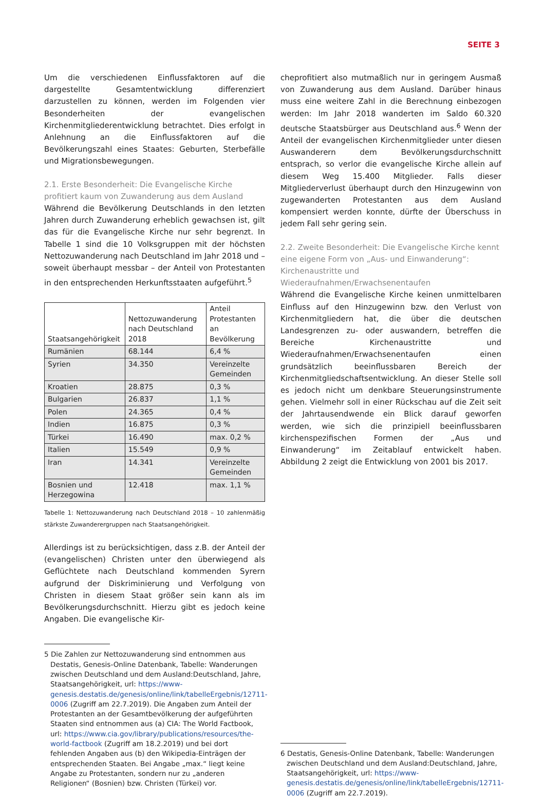SEITE 3
Um die verschiedenen Einflussfaktoren auf die dargestellte Gesamtentwicklung differenziert darzustellen zu können, werden im Folgenden vier Besonderheiten der evangelischen Kirchenmitgliederentwicklung betrachtet. Dies erfolgt in Anlehnung an die Einflussfaktoren auf die Bevölkerungszahl eines Staates: Geburten, Sterbefälle und Migrationsbewegungen.
2.1. Erste Besonderheit: Die Evangelische Kirche profitiert kaum von Zuwanderung aus dem Ausland
Während die Bevölkerung Deutschlands in den letzten Jahren durch Zuwanderung erheblich gewachsen ist, gilt das für die Evangelische Kirche nur sehr begrenzt. In Tabelle 1 sind die 10 Volksgruppen mit der höchsten Nettozuwanderung nach Deutschland im Jahr 2018 und – soweit überhaupt messbar – der Anteil von Protestanten in den entsprechenden Herkunftsstaaten aufgeführt.<sup>5</sup>
| Staatsangehörigkeit | Nettozuwanderung nach Deutschland 2018 | Anteil Protestanten an Bevölkerung |
| --- | --- | --- |
| Rumänien | 68.144 | 6,4 % |
| Syrien | 34.350 | Vereinzelte Gemeinden |
| Kroatien | 28.875 | 0,3 % |
| Bulgarien | 26.837 | 1,1 % |
| Polen | 24.365 | 0,4 % |
| Indien | 16.875 | 0,3 % |
| Türkei | 16.490 | max. 0,2 % |
| Italien | 15.549 | 0,9 % |
| Iran | 14.341 | Vereinzelte Gemeinden |
| Bosnien und Herzegowina | 12.418 | max. 1,1 % |
Tabelle 1: Nettozuwanderung nach Deutschland 2018 – 10 zahlenmäßig stärkste Zuwanderergruppen nach Staatsangehörigkeit.
Allerdings ist zu berücksichtigen, dass z.B. der Anteil der (evangelischen) Christen unter den überwiegend als Geflüchtete nach Deutschland kommenden Syrern aufgrund der Diskriminierung und Verfolgung von Christen in diesem Staat größer sein kann als im Bevölkerungsdurchschnitt. Hierzu gibt es jedoch keine Angaben. Die evangelische Kir-
5 Die Zahlen zur Nettozuwanderung sind entnommen aus Destatis, Genesis-Online Datenbank, Tabelle: Wanderungen zwischen Deutschland und dem Ausland:Deutschland, Jahre, Staatsangehörigkeit, url: https://www-genesis.destatis.de/genesis/online/link/tabelleErgebnis/12711-0006 (Zugriff am 22.7.2019). Die Angaben zum Anteil der Protestanten an der Gesamtbevölkerung der aufgeführten Staaten sind entnommen aus (a) CIA: The World Factbook, url: https://www.cia.gov/library/publications/resources/the-world-factbook (Zugriff am 18.2.2019) und bei dort fehlenden Angaben aus (b) den Wikipedia-Einträgen der entsprechenden Staaten. Bei Angabe „max.“ liegt keine Angabe zu Protestanten, sondern nur zu „anderen Religionen“ (Bosnien) bzw. Christen (Türkei) vor.
cheprofitiert also mutmaßlich nur in geringem Ausmaß von Zuwanderung aus dem Ausland. Darüber hinaus muss eine weitere Zahl in die Berechnung einbezogen werden: Im Jahr 2018 wanderten im Saldo 60.320 deutsche Staatsbürger aus Deutschland aus.<sup>6</sup> Wenn der Anteil der evangelischen Kirchenmitglieder unter diesen Auswanderern dem Bevölkerungsdurchschnitt entsprach, so verlor die evangelische Kirche allein auf diesem Weg 15.400 Mitglieder. Falls dieser Mitgliederverlust überhaupt durch den Hinzugewinn von zugewanderten Protestanten aus dem Ausland kompensiert werden konnte, dürfte der Überschuss in jedem Fall sehr gering sein.
2.2. Zweite Besonderheit: Die Evangelische Kirche kennt eine eigene Form von „Aus- und Einwanderung“: Kirchenaustritte und Wiederaufnahmen/Erwachsenentaufen
Während die Evangelische Kirche keinen unmittelbaren Einfluss auf den Hinzugewinn bzw. den Verlust von Kirchenmitgliedern hat, die über die deutschen Landesgrenzen zu- oder auswandern, betreffen die Bereiche Kirchenaustritte und Wiederaufnahmen/Erwachsenentaufen einen grundsätzlich beeinflussbaren Bereich der Kirchenmitgliedschaftsentwicklung. An dieser Stelle soll es jedoch nicht um denkbare Steuerungsinstrumente gehen. Vielmehr soll in einer Rückschau auf die Zeit seit der Jahrtausendwende ein Blick darauf geworfen werden, wie sich die prinzipiell beeinflussbaren kirchenspezifischen Formen der „Aus und Einwanderung“ im Zeitablauf entwickelt haben. Abbildung 2 zeigt die Entwicklung von 2001 bis 2017.
6 Destatis, Genesis-Online Datenbank, Tabelle: Wanderungen zwischen Deutschland und dem Ausland:Deutschland, Jahre, Staatsangehörigkeit, url: https://www-genesis.destatis.de/genesis/online/link/tabelleErgebnis/12711-0006 (Zugriff am 22.7.2019).